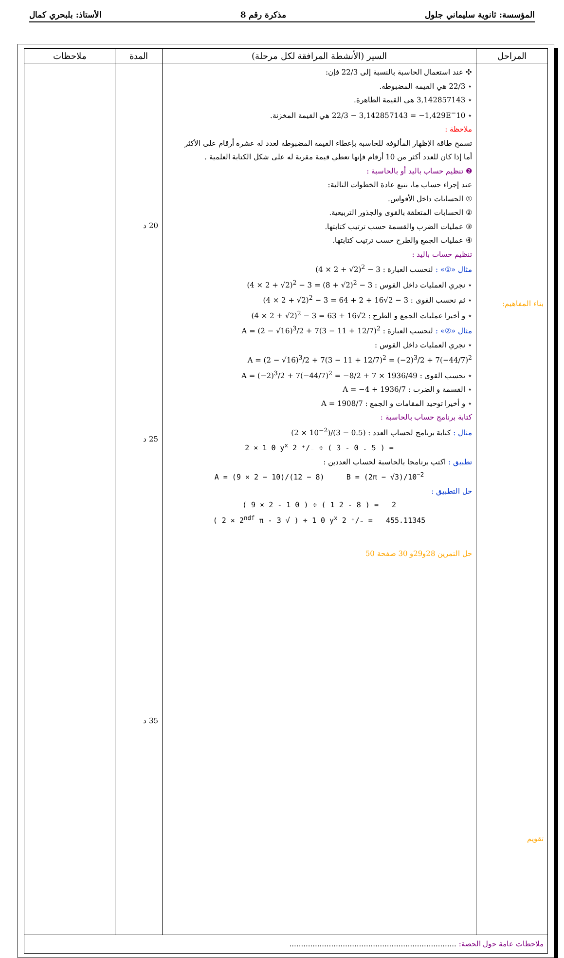المؤسسة: ثانوية سليماني جلول مذكرة رقم 8 الأستاذ: بلبحري كمال
| المراحل | السير (الأنشطة المرافقة لكل مرحلة) | المدة | ملاحظات |
| --- | --- | --- | --- |
| بناء المفاهيم: تقويم | ✣ عند استعمال الحاسبة بالنسبة إلى 22/3 فإن: ⋆ 22/3 هي القيمة المضبوطة. ⋆ 3,142857143 هي القيمة الظاهرة. ⋆ 22/3 − 3,142857143 = −1,429E<sup>−</sup>10 هي القيمة المخزنة. ملاحظة : تسمح طاقة الإظهار المألوفة للحاسبة بإعطاء القيمة المضبوطة لعدد له عشرة أرقام على الأكثر أما إذا كان للعدد أكثر من 10 أرقام فإنها تعطي قيمة مقربة له على شكل الكتابة العلمية . ❷ تنظيم حساب باليد أو بالحاسبة : عند إجراء حساب ما، نتبع عادة الخطوات التالية: ① الحسابات داخل الأقواس. ② الحسابات المتعلقة بالقوى والجذور التربيعية. ③ عمليات الضرب والقسمة حسب ترتيب كتابتها. ④ عمليات الجمع والطرح حسب ترتيب كتابتها. تنظيم حساب باليد : مثال «①» : لنحسب العبارة : (4 × 2 + √2)<sup>2</sup> − 3 ⋆ نجري العمليات داخل القوس : (4 × 2 + √2)<sup>2</sup> − 3 = (8 + √2)<sup>2</sup> − 3 ⋆ ثم نحسب القوى : (4 × 2 + √2)<sup>2</sup> − 3 = 64 + 2 + 16√2 − 3 ⋆ و أخيرا عمليات الجمع و الطرح : (4 × 2 + √2)<sup>2</sup> − 3 = 63 + 16√2 مثال «②» : لنحسب العبارة : A = (2 − √16)<sup>3</sup>/2 + 7(3 − 11 + 12/7)<sup>2</sup> ⋆ نجري العمليات داخل القوس : A = (2 − √16)<sup>3</sup>/2 + 7(3 − 11 + 12/7)<sup>2</sup> = (−2)<sup>3</sup>/2 + 7(−44/7)<sup>2</sup> ⋆ نحسب القوى : A = (−2)<sup>3</sup>/2 + 7(−44/7)<sup>2</sup> = −8/2 + 7 × 1936/49 ⋆ القسمة و الضرب : A = −4 + 1936/7 ⋆ و أخيرا توحيد المقامات و الجمع : A = 1908/7 كتابة برنامج حساب بالحاسبة : مثال : كتابة برنامج لحساب العدد : (2 × 10<sup>−2</sup>)/(3 − 0.5) 2 × 1 0 y<sup>x</sup> 2 ⁺∕₋ ÷ ( 3 - 0 . 5 ) = تطبيق : اكتب برنامجا بالحاسبة لحساب العددين : A = (9 × 2 − 10)/(12 − 8) B = (2π − √3)/10<sup>−2</sup> حل التطبيق : ( 9 × 2 - 1 0 ) ÷ ( 1 2 - 8 ) = 2 ( 2 × 2<sup>ndf</sup> π - 3 √ ) ÷ 1 0 y<sup>x</sup> 2 ⁺∕₋ = 455.11345 حل التمرين 28و29و 30 صفحة 50 | 20 د 25 د 35 د | |
| ملاحظات عامة حول الحصة: ........................................................................ | | | |